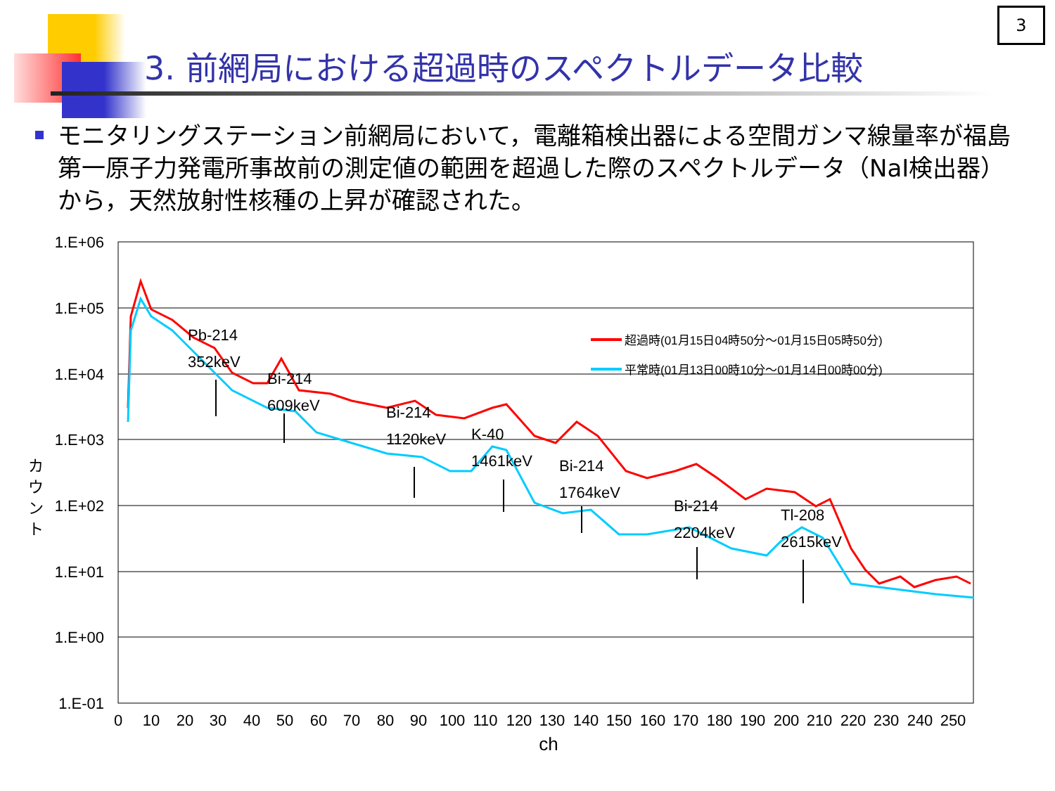3
3. 前網局における超過時のスペクトルデータ比較
モニタリングステーション前網局において，電離箱検出器による空間ガンマ線量率が福島第一原子力発電所事故前の測定値の範囲を超過した際のスペクトルデータ（NaI検出器）から，天然放射性核種の上昇が確認された。
1.E+06
1.E+05
1.E+04
1.E+03
1.E+02
1.E+01
1.E+00
1.E-01
0
10
20
30
40
50
60
70
80
90
100
110
120
130
140
150
160
170
180
190
200
210
220
230
240
250
ch
カ
ウ
ン
ト
Pb-214
352keV
Bi-214
609keV
Bi-214
1120keV
K-40
1461keV
Bi-214
1764keV
Bi-214
2204keV
Tl-208
2615keV
超過時(01月15日04時50分～01月15日05時50分)
平常時(01月13日00時10分～01月14日00時00分)